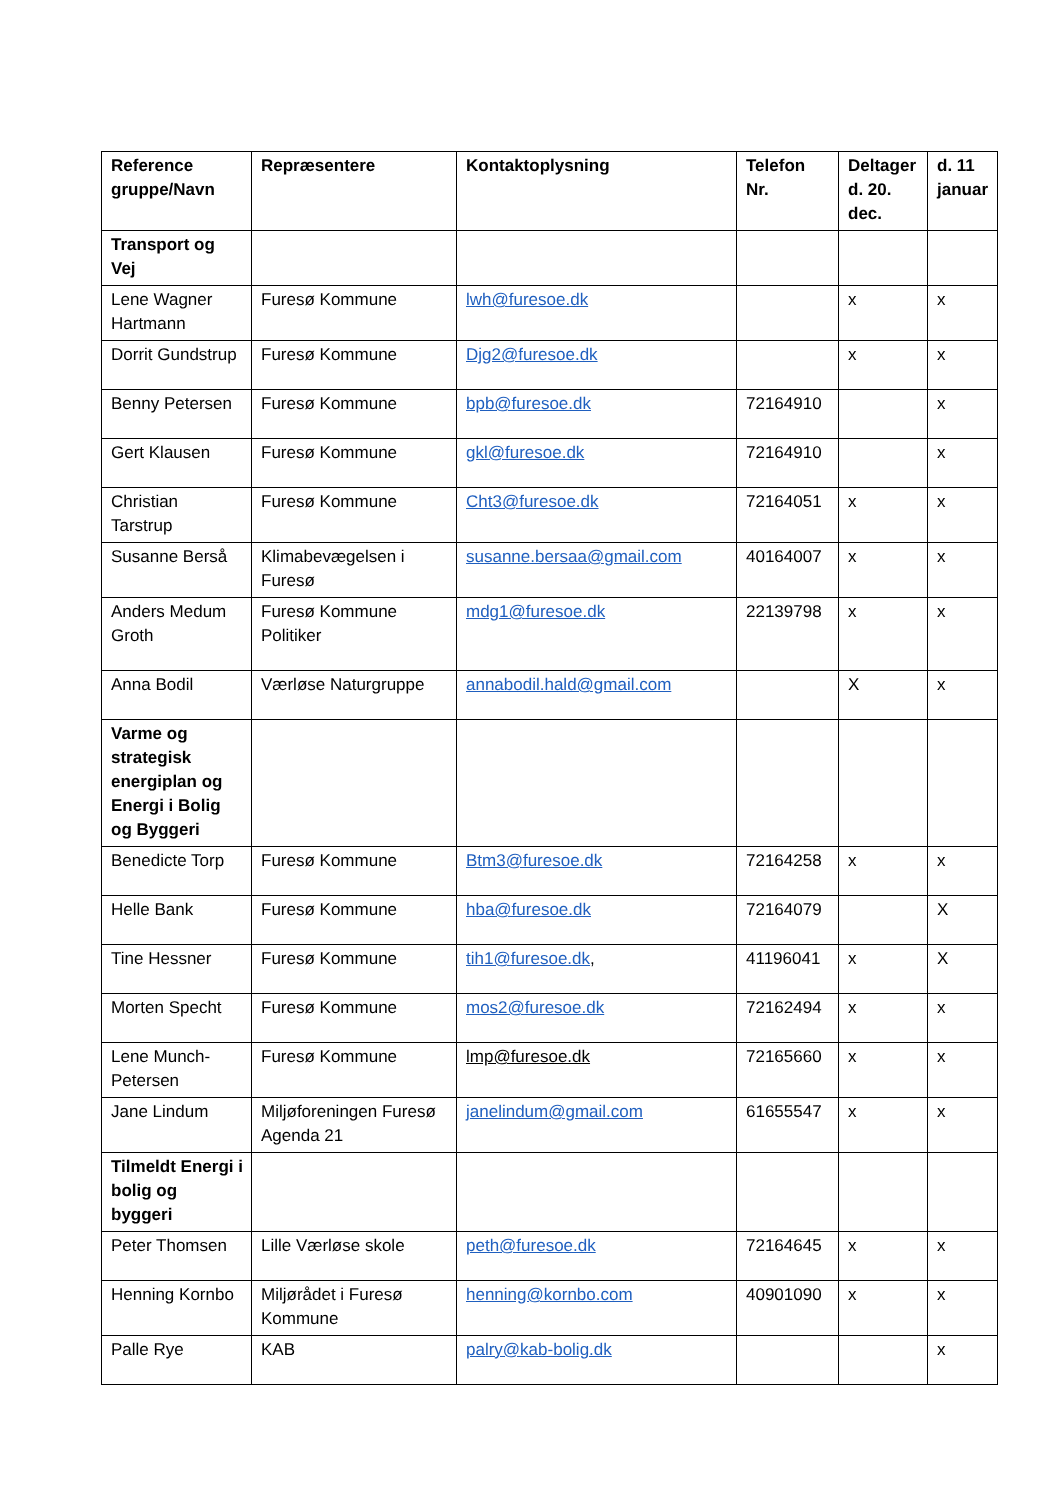| Reference gruppe/Navn | Repræsentere | Kontaktoplysning | Telefon Nr. | Deltager d. 20. dec. | d. 11 januar |
| --- | --- | --- | --- | --- | --- |
| Transport og Vej | | | | | |
| Lene Wagner Hartmann | Furesø Kommune | lwh@furesoe.dk | | x | x |
| Dorrit Gundstrup | Furesø Kommune | Djg2@furesoe.dk | | x | x |
| Benny Petersen | Furesø Kommune | bpb@furesoe.dk | 72164910 | | x |
| Gert Klausen | Furesø Kommune | gkl@furesoe.dk | 72164910 | | x |
| Christian Tarstrup | Furesø Kommune | Cht3@furesoe.dk | 72164051 | x | x |
| Susanne Berså | Klimabevægelsen i Furesø | susanne.bersaa@gmail.com | 40164007 | x | x |
| Anders Medum Groth | Furesø Kommune Politiker | mdg1@furesoe.dk | 22139798 | x | x |
| Anna Bodil | Værløse Naturgruppe | annabodil.hald@gmail.com | | X | x |
| Varme og strategisk energiplan og Energi i Bolig og Byggeri | | | | | |
| Benedicte Torp | Furesø Kommune | Btm3@furesoe.dk | 72164258 | x | x |
| Helle Bank | Furesø Kommune | hba@furesoe.dk | 72164079 | | X |
| Tine Hessner | Furesø Kommune | tih1@furesoe.dk , | 41196041 | x | X |
| Morten Specht | Furesø Kommune | mos2@furesoe.dk | 72162494 | x | x |
| Lene Munch-Petersen | Furesø Kommune | lmp@furesoe.dk | 72165660 | x | x |
| Jane Lindum | Miljøforeningen Furesø Agenda 21 | janelindum@gmail.com | 61655547 | x | x |
| Tilmeldt Energi i bolig og byggeri | | | | | |
| Peter Thomsen | Lille Værløse skole | peth@furesoe.dk | 72164645 | x | x |
| Henning Kornbo | Miljørådet i Furesø Kommune | henning@kornbo.com | 40901090 | x | x |
| Palle Rye | KAB | palry@kab-bolig.dk | | | x |